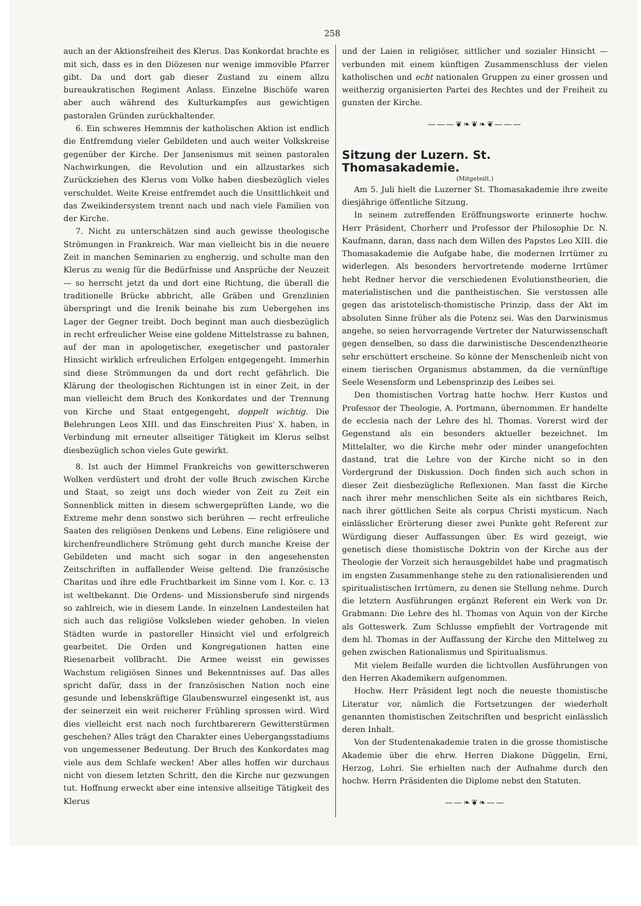258
auch an der Aktionsfreiheit des Klerus. Das Konkordat brachte es mit sich, dass es in den Diözesen nur wenige immovible Pfarrer gibt. Da und dort gab dieser Zustand zu einem allzu bureaukratischen Regiment Anlass. Einzelne Bischöfe waren aber auch während des Kulturkampfes aus gewichtigen pastoralen Gründen zurückhaltender.
6. Ein schweres Hemmnis der katholischen Aktion ist endlich die Entfremdung vieler Gebildeten und auch weiter Volkskreise gegenüber der Kirche. Der Jansenismus mit seinen pastoralen Nachwirkungen, die Revolution und ein allzustarkes sich Zurückziehen des Klerus vom Volke haben diesbezüglich vieles verschuldet. Weite Kreise entfremdet auch die Unsittlichkeit und das Zweikindersystem trennt nach und nach viele Familien von der Kirche.
7. Nicht zu unterschätzen sind auch gewisse theologische Strömungen in Frankreich. War man vielleicht bis in die neuere Zeit in manchen Seminarien zu engherzig, und schulte man den Klerus zu wenig für die Bedürfnisse und Ansprüche der Neuzeit — so herrscht jetzt da und dort eine Richtung, die überall die traditionelle Brücke abbricht, alle Gräben und Grenzlinien überspringt und die Irenik beinahe bis zum Uebergehen ins Lager der Gegner treibt. Doch beginnt man auch diesbezüglich in recht erfreulicher Weise eine goldene Mittelstrasse zu bahnen, auf der man in apologetischer, exegetischer und pastoraler Hinsicht wirklich erfreulichen Erfolgen entgegengeht. Immerhin sind diese Strömmungen da und dort recht gefährlich. Die Klärung der theologischen Richtungen ist in einer Zeit, in der man vielleicht dem Bruch des Konkordates und der Trennung von Kirche und Staat entgegengeht, doppelt wichtig. Die Belehrungen Leos XIII. und das Einschreiten Pius' X. haben, in Verbindung mit erneuter allseitiger Tätigkeit im Klerus selbst diesbezüglich schon vieles Gute gewirkt.
8. Ist auch der Himmel Frankreichs von gewitterschweren Wolken verdüstert und droht der volle Bruch zwischen Kirche und Staat, so zeigt uns doch wieder von Zeit zu Zeit ein Sonnenblick mitten in diesem schwergeprüften Lande, wo die Extreme mehr denn sonstwo sich berühren — recht erfreuliche Saaten des religiösen Denkens und Lebens. Eine religiösere und kirchenfreundlichere Strömung geht durch manche Kreise der Gebildeten und macht sich sogar in den angesehensten Zeitschriften in auffallender Weise geltend. Die französische Charitas und ihre edle Fruchtbarkeit im Sinne vom I. Kor. c. 13 ist weltbekannt. Die Ordens- und Missionsberufe sind nirgends so zahlreich, wie in diesem Lande. In einzelnen Landesteilen hat sich auch das religiöse Volksleben wieder gehoben. In vielen Städten wurde in pastoreller Hinsicht viel und erfolgreich gearbeitet. Die Orden und Kongregationen hatten eine Riesenarbeit vollbracht. Die Armee weisst ein gewisses Wachstum religiösen Sinnes und Bekenntnisses auf. Das alles spricht dafür, dass in der französischen Nation noch eine gesunde und lebenskräftige Glaubenswurzel eingesenkt ist, aus der seinerzeit ein weit reicherer Frühling sprossen wird. Wird dies vielleicht erst nach noch furchtbarerern Gewitterstürmen geschehen? Alles trägt den Charakter eines Uebergangsstadiums von ungemessener Bedeutung. Der Bruch des Konkordates mag viele aus dem Schlafe wecken! Aber alles hoffen wir durchaus nicht von diesem letzten Schritt, den die Kirche nur gezwungen tut. Hoffnung erweckt aber eine intensive allseitige Tätigkeit des Klerus
und der Laien in religiöser, sittlicher und sozialer Hinsicht — verbunden mit einem künftigen Zusammenschluss der vielen katholischen und echt nationalen Gruppen zu einer grossen und weitherzig organisierten Partei des Rechtes und der Freiheit zu gunsten der Kirche.
———❦❧❦❧❦———
Sitzung der Luzern. St. Thomasakademie.
(Mitgeteilt.)
Am 5. Juli hielt die Luzerner St. Thomasakademie ihre zweite diesjährige öffentliche Sitzung.
In seinem zutreffenden Eröffnungsworte erinnerte hochw. Herr Präsident, Chorherr und Professor der Philosophie Dr. N. Kaufmann, daran, dass nach dem Willen des Papstes Leo XIII. die Thomasakademie die Aufgabe habe, die modernen Irrtümer zu widerlegen. Als besonders hervortretende moderne Irrtümer hebt Redner hervor die verschiedenen Evolutionstheorien, die materialistischen und die pantheistischen. Sie verstossen alle gegen das aristotelisch-thomistische Prinzip, dass der Akt im absoluten Sinne früher als die Potenz sei. Was den Darwinismus angehe, so seien hervorragende Vertreter der Naturwissenschaft gegen denselben, so dass die darwinistische Descendenztheorie sehr erschüttert erscheine. So könne der Menschenleib nicht von einem tierischen Organismus abstammen, da die vernünftige Seele Wesensform und Lebensprinzip des Leibes sei.
Den thomistischen Vortrag hatte hochw. Herr Kustos und Professor der Theologie, A. Portmann, übernommen. Er handelte de ecclesia nach der Lehre des hl. Thomas. Vorerst wird der Gegenstand als ein besonders aktueller bezeichnet. Im Mittelalter, wo die Kirche mehr oder minder unangefochten dastand, trat die Lehre von der Kirche nicht so in den Vordergrund der Diskussion. Doch finden sich auch schon in dieser Zeit diesbezügliche Reflexionen. Man fasst die Kirche nach ihrer mehr menschlichen Seite als ein sichtbares Reich, nach ihrer göttlichen Seite als corpus Christi mysticum. Nach einlässlicher Erörterung dieser zwei Punkte geht Referent zur Würdigung dieser Auffassungen über. Es wird gezeigt, wie genetisch diese thomistische Doktrin von der Kirche aus der Theologie der Vorzeit sich herausgebildet habe und pragmatisch im engsten Zusammenhange stehe zu den rationalisierenden und spiritualistischen Irrtümern, zu denen sie Stellung nehme. Durch die letztern Ausführungen ergänzt Referent ein Werk von Dr. Grabmann: Die Lehre des hl. Thomas von Aquin von der Kirche als Gotteswerk. Zum Schlusse empfiehlt der Vortragende mit dem hl. Thomas in der Auffassung der Kirche den Mittelweg zu gehen zwischen Rationalismus und Spiritualismus.
Mit vielem Beifalle wurden die lichtvollen Ausführungen von den Herren Akademikern aufgenommen.
Hochw. Herr Präsident legt noch die neueste thomistische Literatur vor, nämlich die Fortsetzungen der wiederholt genannten thomistischen Zeitschriften und bespricht einlässlich deren Inhalt.
Von der Studentenakademie traten in die grosse thomistische Akademie über die ehrw. Herren Diakone Düggelin, Erni, Herzog, Lohri. Sie erhielten nach der Aufnahme durch den hochw. Herrn Präsidenten die Diplome nebst den Statuten.
——❧❦❧——